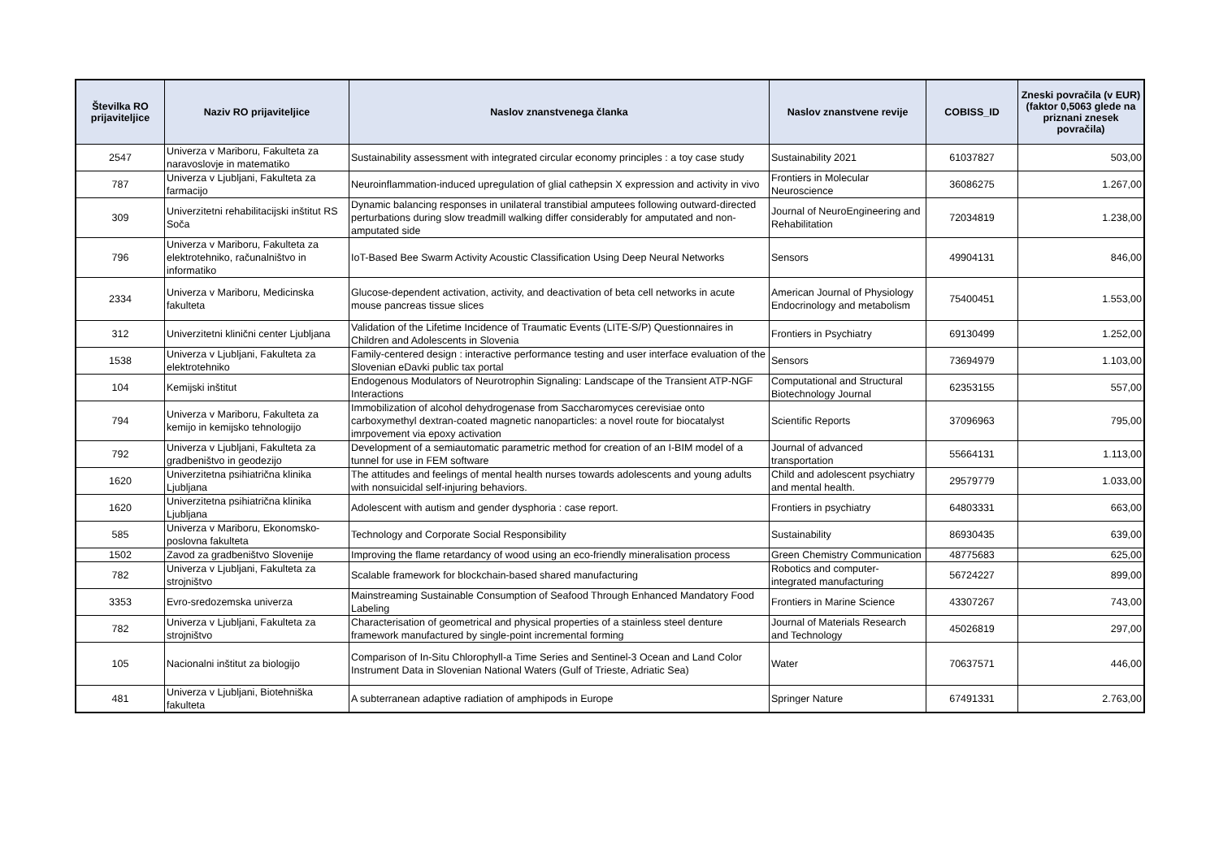| Številka RO prijaviteljice | Naziv RO prijaviteljice | Naslov znanstvenega članka | Naslov znanstvene revije | COBISS_ID | Zneski povračila (v EUR) (faktor 0,5063 glede na priznani znesek povračila) |
| --- | --- | --- | --- | --- | --- |
| 2547 | Univerza v Mariboru, Fakulteta za naravoslovje in matematiko | Sustainability assessment with integrated circular economy principles : a toy case study | Sustainability 2021 | 61037827 | 503,00 |
| 787 | Univerza v Ljubljani, Fakulteta za farmacijo | Neuroinflammation-induced upregulation of glial cathepsin X expression and activity in vivo | Frontiers in Molecular Neuroscience | 36086275 | 1.267,00 |
| 309 | Univerzitetni rehabilitacijski inštitut RS Soča | Dynamic balancing responses in unilateral transtibial amputees following outward-directed perturbations during slow treadmill walking differ considerably for amputated and non-amputated side | Journal of NeuroEngineering and Rehabilitation | 72034819 | 1.238,00 |
| 796 | Univerza v Mariboru, Fakulteta za elektrotehniko, računalništvo in informatiko | IoT-Based Bee Swarm Activity Acoustic Classification Using Deep Neural Networks | Sensors | 49904131 | 846,00 |
| 2334 | Univerza v Mariboru, Medicinska fakulteta | Glucose-dependent activation, activity, and deactivation of beta cell networks in acute mouse pancreas tissue slices | American Journal of Physiology Endocrinology and metabolism | 75400451 | 1.553,00 |
| 312 | Univerzitetni klinični center Ljubljana | Validation of the Lifetime Incidence of Traumatic Events (LITE-S/P) Questionnaires in Children and Adolescents in Slovenia | Frontiers in Psychiatry | 69130499 | 1.252,00 |
| 1538 | Univerza v Ljubljani, Fakulteta za elektrotehniko | Family-centered design : interactive performance testing and user interface evaluation of the Slovenian eDavki public tax portal | Sensors | 73694979 | 1.103,00 |
| 104 | Kemijski inštitut | Endogenous Modulators of Neurotrophin Signaling: Landscape of the Transient ATP-NGF Interactions | Computational and Structural Biotechnology Journal | 62353155 | 557,00 |
| 794 | Univerza v Mariboru, Fakulteta za kemijo in kemijsko tehnologijo | Immobilization of alcohol dehydrogenase from Saccharomyces cerevisiae onto carboxymethyl dextran-coated magnetic nanoparticles: a novel route for biocatalyst imrpovement via epoxy activation | Scientific Reports | 37096963 | 795,00 |
| 792 | Univerza v Ljubljani, Fakulteta za gradbeništvo in geodezijo | Development of a semiautomatic parametric method for creation of an I-BIM model of a tunnel for use in FEM software | Journal of advanced transportation | 55664131 | 1.113,00 |
| 1620 | Univerzitetna psihiatrična klinika Ljubljana | The attitudes and feelings of mental health nurses towards adolescents and young adults with nonsuicidal self-injuring behaviors. | Child and adolescent psychiatry and mental health. | 29579779 | 1.033,00 |
| 1620 | Univerzitetna psihiatrična klinika Ljubljana | Adolescent with autism and gender dysphoria : case report. | Frontiers in psychiatry | 64803331 | 663,00 |
| 585 | Univerza v Mariboru, Ekonomsko-poslovna fakulteta | Technology and Corporate Social Responsibility | Sustainability | 86930435 | 639,00 |
| 1502 | Zavod za gradbeništvo Slovenije | Improving the flame retardancy of wood using an eco-friendly mineralisation process | Green Chemistry Communication | 48775683 | 625,00 |
| 782 | Univerza v Ljubljani, Fakulteta za strojništvo | Scalable framework for blockchain-based shared manufacturing | Robotics and computer-integrated manufacturing | 56724227 | 899,00 |
| 3353 | Evro-sredozemska univerza | Mainstreaming Sustainable Consumption of Seafood Through Enhanced Mandatory Food Labeling | Frontiers in Marine Science | 43307267 | 743,00 |
| 782 | Univerza v Ljubljani, Fakulteta za strojništvo | Characterisation of geometrical and physical properties of a stainless steel denture framework manufactured by single-point incremental forming | Journal of Materials Research and Technology | 45026819 | 297,00 |
| 105 | Nacionalni inštitut za biologijo | Comparison of In-Situ Chlorophyll-a Time Series and Sentinel-3 Ocean and Land Color Instrument Data in Slovenian National Waters (Gulf of Trieste, Adriatic Sea) | Water | 70637571 | 446,00 |
| 481 | Univerza v Ljubljani, Biotehniška fakulteta | A subterranean adaptive radiation of amphipods in Europe | Springer Nature | 67491331 | 2.763,00 |